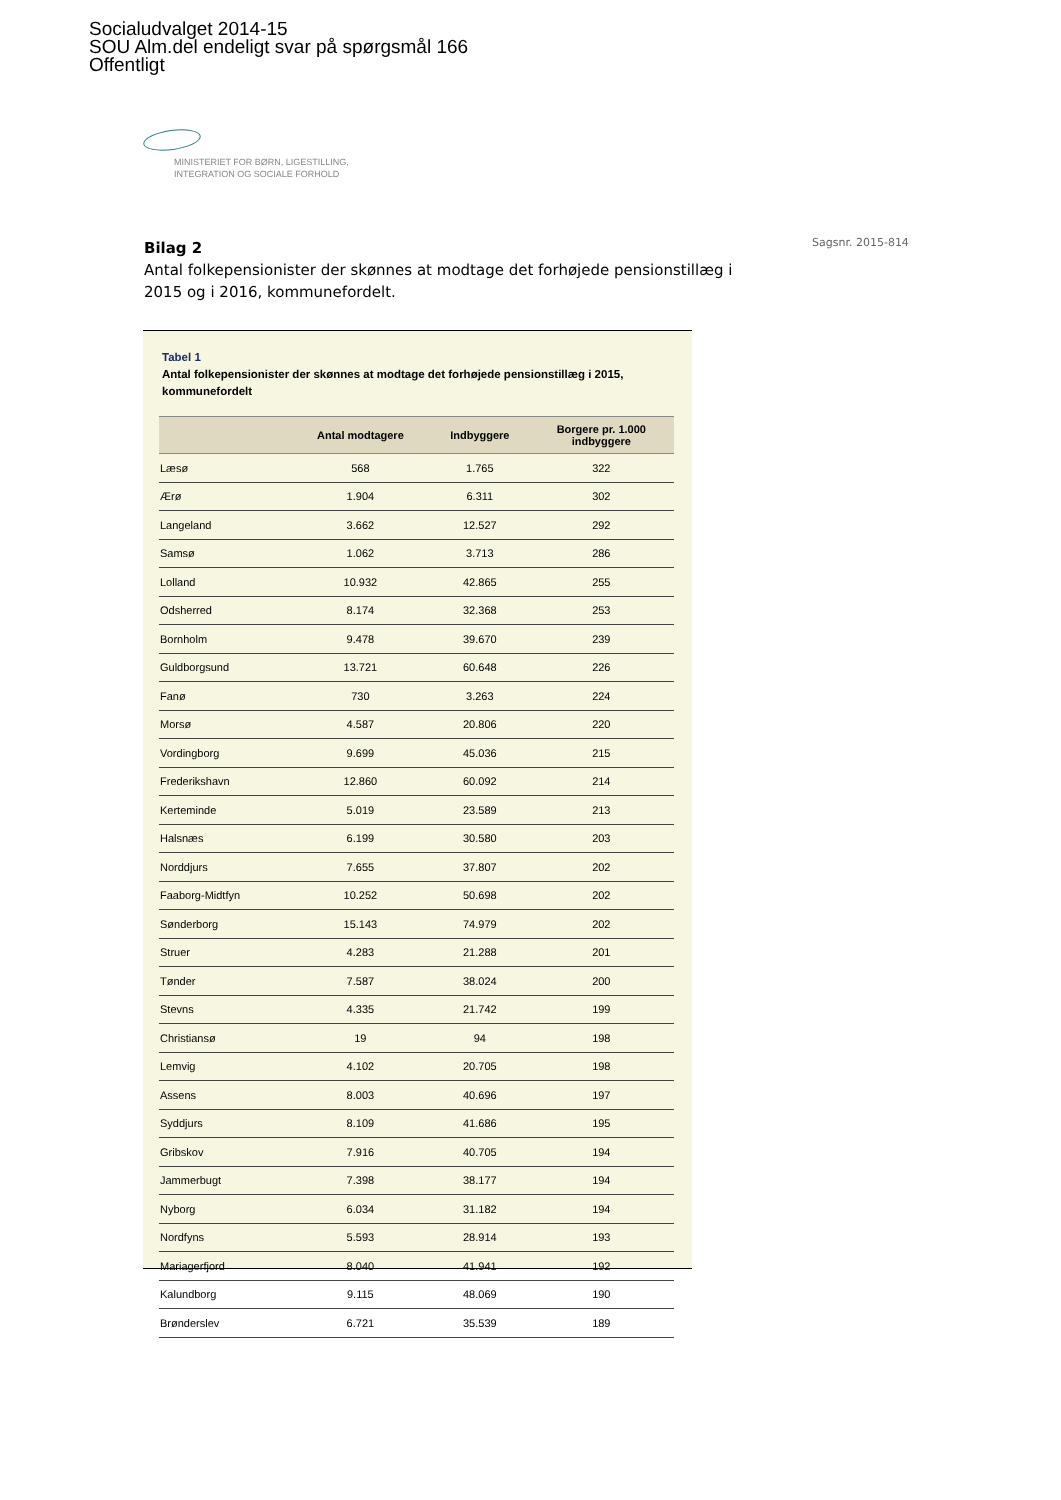Socialudvalget 2014-15
SOU Alm.del endeligt svar på spørgsmål 166
Offentligt
MINISTERIET FOR BØRN, LIGESTILLING,
INTEGRATION OG SOCIALE FORHOLD
Bilag 2
Antal folkepensionister der skønnes at modtage det forhøjede pensionstillæg i 2015 og i 2016, kommunefordelt.
Sagsnr. 2015-814
Tabel 1
Antal folkepensionister der skønnes at modtage det forhøjede pensionstillæg i 2015, kommunefordelt
| | Antal modtagere | Indbyggere | Borgere pr. 1.000 indbyggere |
| --- | --- | --- | --- |
| Læsø | 568 | 1.765 | 322 |
| Ærø | 1.904 | 6.311 | 302 |
| Langeland | 3.662 | 12.527 | 292 |
| Samsø | 1.062 | 3.713 | 286 |
| Lolland | 10.932 | 42.865 | 255 |
| Odsherred | 8.174 | 32.368 | 253 |
| Bornholm | 9.478 | 39.670 | 239 |
| Guldborgsund | 13.721 | 60.648 | 226 |
| Fanø | 730 | 3.263 | 224 |
| Morsø | 4.587 | 20.806 | 220 |
| Vordingborg | 9.699 | 45.036 | 215 |
| Frederikshavn | 12.860 | 60.092 | 214 |
| Kerteminde | 5.019 | 23.589 | 213 |
| Halsnæs | 6.199 | 30.580 | 203 |
| Norddjurs | 7.655 | 37.807 | 202 |
| Faaborg-Midtfyn | 10.252 | 50.698 | 202 |
| Sønderborg | 15.143 | 74.979 | 202 |
| Struer | 4.283 | 21.288 | 201 |
| Tønder | 7.587 | 38.024 | 200 |
| Stevns | 4.335 | 21.742 | 199 |
| Christiansø | 19 | 94 | 198 |
| Lemvig | 4.102 | 20.705 | 198 |
| Assens | 8.003 | 40.696 | 197 |
| Syddjurs | 8.109 | 41.686 | 195 |
| Gribskov | 7.916 | 40.705 | 194 |
| Jammerbugt | 7.398 | 38.177 | 194 |
| Nyborg | 6.034 | 31.182 | 194 |
| Nordfyns | 5.593 | 28.914 | 193 |
| Mariagerfjord | 8.040 | 41.941 | 192 |
| Kalundborg | 9.115 | 48.069 | 190 |
| Brønderslev | 6.721 | 35.539 | 189 |